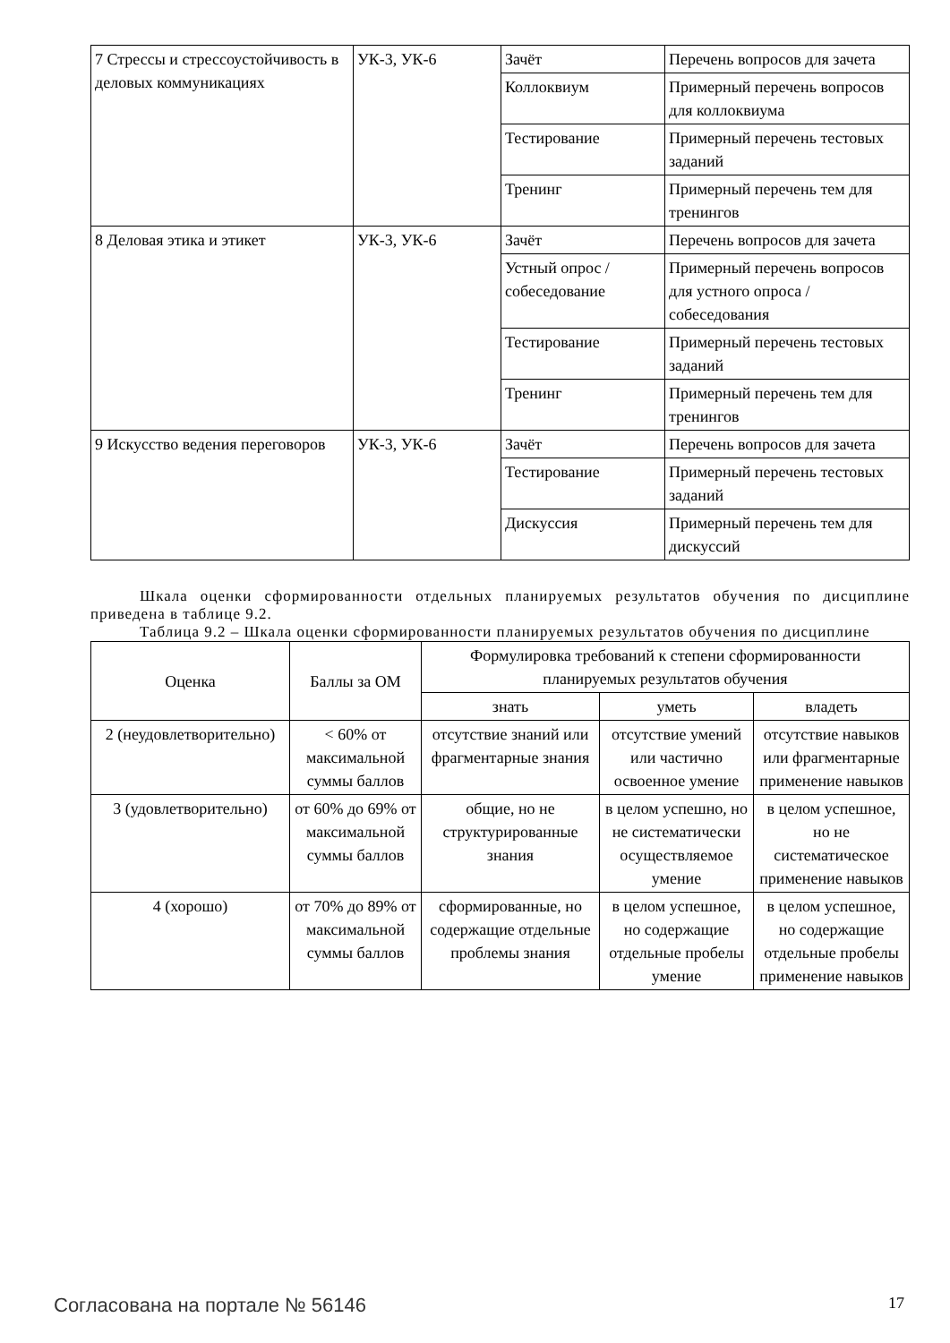| 7 Стрессы и стрессоустойчивость в деловых коммуникациях | УК-3, УК-6 | Зачёт | Перечень вопросов для зачета |
| | | Коллоквиум | Примерный перечень вопросов для коллоквиума |
| | | Тестирование | Примерный перечень тестовых заданий |
| | | Тренинг | Примерный перечень тем для тренингов |
| 8 Деловая этика и этикет | УК-3, УК-6 | Зачёт | Перечень вопросов для зачета |
| | | Устный опрос / собеседование | Примерный перечень вопросов для устного опроса / собеседования |
| | | Тестирование | Примерный перечень тестовых заданий |
| | | Тренинг | Примерный перечень тем для тренингов |
| 9 Искусство ведения переговоров | УК-3, УК-6 | Зачёт | Перечень вопросов для зачета |
| | | Тестирование | Примерный перечень тестовых заданий |
| | | Дискуссия | Примерный перечень тем для дискуссий |
Шкала оценки сформированности отдельных планируемых результатов обучения по дисциплине приведена в таблице 9.2.
Таблица 9.2 – Шкала оценки сформированности планируемых результатов обучения по дисциплине
| Оценка | Баллы за ОМ | Формулировка требований к степени сформированности планируемых результатов обучения | | |
| --- | --- | --- | --- | --- |
| | | знать | уметь | владеть |
| 2 (неудовлетворительно) | < 60% от максимальной суммы баллов | отсутствие знаний или фрагментарные знания | отсутствие умений или частично освоенное умение | отсутствие навыков или фрагментарные применение навыков |
| 3 (удовлетворительно) | от 60% до 69% от максимальной суммы баллов | общие, но не структурированные знания | в целом успешно, но не систематически осуществляемое умение | в целом успешное, но не систематическое применение навыков |
| 4 (хорошо) | от 70% до 89% от максимальной суммы баллов | сформированные, но содержащие отдельные проблемы знания | в целом успешное, но содержащие отдельные пробелы умение | в целом успешное, но содержащие отдельные пробелы применение навыков |
Согласована на портале № 56146 17